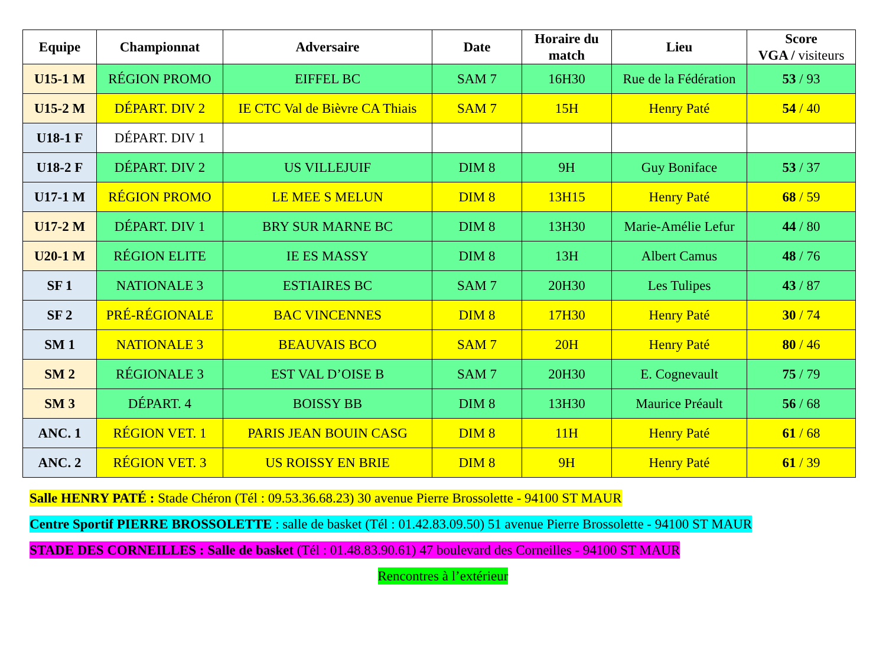| Equipe | Championnat | Adversaire | Date | Horaire du match | Lieu | Score VGA / visiteurs |
| --- | --- | --- | --- | --- | --- | --- |
| U15-1 M | RÉGION PROMO | EIFFEL BC | SAM 7 | 16H30 | Rue de la Fédération | 53 / 93 |
| U15-2 M | DÉPART. DIV 2 | IE CTC Val de Bièvre CA Thiais | SAM 7 | 15H | Henry Paté | 54 / 40 |
| U18-1 F | DÉPART. DIV 1 | | | | | |
| U18-2 F | DÉPART. DIV 2 | US VILLEJUIF | DIM 8 | 9H | Guy Boniface | 53 / 37 |
| U17-1 M | RÉGION PROMO | LE MEE S MELUN | DIM 8 | 13H15 | Henry Paté | 68 / 59 |
| U17-2 M | DÉPART. DIV 1 | BRY SUR MARNE BC | DIM 8 | 13H30 | Marie-Amélie Lefur | 44 / 80 |
| U20-1 M | RÉGION ELITE | IE ES MASSY | DIM 8 | 13H | Albert Camus | 48 / 76 |
| SF 1 | NATIONALE 3 | ESTIAIRES BC | SAM 7 | 20H30 | Les Tulipes | 43 / 87 |
| SF 2 | PRÉ-RÉGIONALE | BAC VINCENNES | DIM 8 | 17H30 | Henry Paté | 30 / 74 |
| SM 1 | NATIONALE 3 | BEAUVAIS BCO | SAM 7 | 20H | Henry Paté | 80 / 46 |
| SM 2 | RÉGIONALE 3 | EST VAL D’OISE B | SAM 7 | 20H30 | E. Cognevault | 75 / 79 |
| SM 3 | DÉPART. 4 | BOISSY BB | DIM 8 | 13H30 | Maurice Préault | 56 / 68 |
| ANC. 1 | RÉGION VET. 1 | PARIS JEAN BOUIN CASG | DIM 8 | 11H | Henry Paté | 61 / 68 |
| ANC. 2 | RÉGION VET. 3 | US ROISSY EN BRIE | DIM 8 | 9H | Henry Paté | 61 / 39 |
Salle HENRY PATÉ : Stade Chéron (Tél : 09.53.36.68.23) 30 avenue Pierre Brossolette - 94100 ST MAUR
Centre Sportif PIERRE BROSSOLETTE : salle de basket (Tél : 01.42.83.09.50) 51 avenue Pierre Brossolette - 94100 ST MAUR
STADE DES CORNEILLES : Salle de basket (Tél : 01.48.83.90.61) 47 boulevard des Corneilles - 94100 ST MAUR
Rencontres à l’extérieur